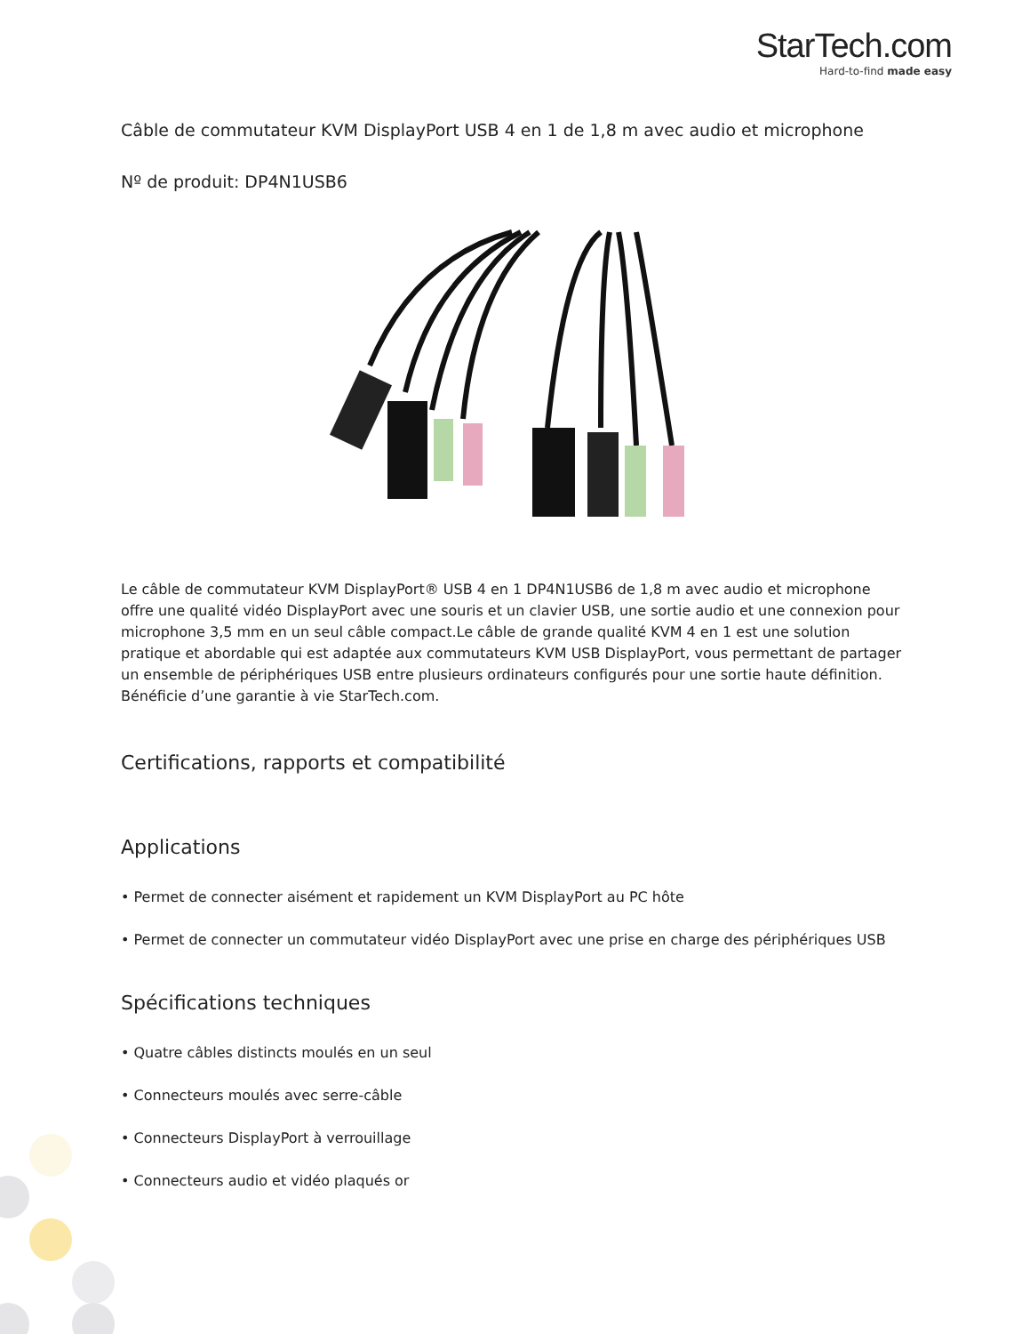StarTech.com
Hard-to-find made easy
Câble de commutateur KVM DisplayPort USB 4 en 1 de 1,8 m avec audio et microphone
Nº de produit: DP4N1USB6
Le câble de commutateur KVM DisplayPort® USB 4 en 1 DP4N1USB6 de 1,8 m avec audio et microphone offre une qualité vidéo DisplayPort avec une souris et un clavier USB, une sortie audio et une connexion pour microphone 3,5 mm en un seul câble compact.Le câble de grande qualité KVM 4 en 1 est une solution pratique et abordable qui est adaptée aux commutateurs KVM USB DisplayPort, vous permettant de partager un ensemble de périphériques USB entre plusieurs ordinateurs configurés pour une sortie haute définition. Bénéficie d’une garantie à vie StarTech.com.
Certifications, rapports et compatibilité
Applications
• Permet de connecter aisément et rapidement un KVM DisplayPort au PC hôte
• Permet de connecter un commutateur vidéo DisplayPort avec une prise en charge des périphériques USB
Spécifications techniques
• Quatre câbles distincts moulés en un seul
• Connecteurs moulés avec serre-câble
• Connecteurs DisplayPort à verrouillage
• Connecteurs audio et vidéo plaqués or